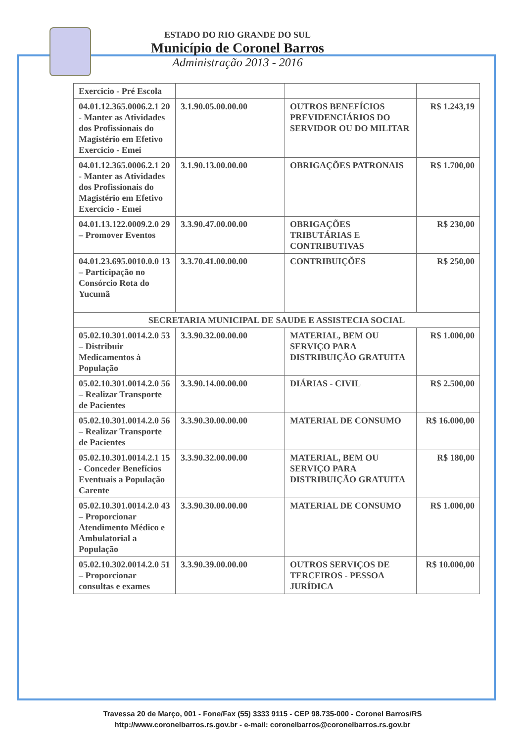ESTADO DO RIO GRANDE DO SUL
Município de Coronel Barros
Administração 2013 - 2016
| Exercicio - Pré Escola | | | |
| 04.01.12.365.0006.2.1 20 - Manter as Atividades dos Profissionais do Magistério em Efetivo Exercicio - Emei | 3.1.90.05.00.00.00 | OUTROS BENEFÍCIOS PREVIDENCIÁRIOS DO SERVIDOR OU DO MILITAR | R$ 1.243,19 |
| 04.01.12.365.0006.2.1 20 - Manter as Atividades dos Profissionais do Magistério em Efetivo Exercicio - Emei | 3.1.90.13.00.00.00 | OBRIGAÇÕES PATRONAIS | R$ 1.700,00 |
| 04.01.13.122.0009.2.0 29 – Promover Eventos | 3.3.90.47.00.00.00 | OBRIGAÇÕES TRIBUTÁRIAS E CONTRIBUTIVAS | R$ 230,00 |
| 04.01.23.695.0010.0.0 13 – Participação no Consórcio Rota do Yucumã | 3.3.70.41.00.00.00 | CONTRIBUIÇÕES | R$ 250,00 |
| SECRETARIA MUNICIPAL DE SAUDE E ASSISTECIA SOCIAL | | | |
| 05.02.10.301.0014.2.0 53 – Distribuir Medicamentos à População | 3.3.90.32.00.00.00 | MATERIAL, BEM OU SERVIÇO PARA DISTRIBUIÇÃO GRATUITA | R$ 1.000,00 |
| 05.02.10.301.0014.2.0 56 – Realizar Transporte de Pacientes | 3.3.90.14.00.00.00 | DIÁRIAS - CIVIL | R$ 2.500,00 |
| 05.02.10.301.0014.2.0 56 – Realizar Transporte de Pacientes | 3.3.90.30.00.00.00 | MATERIAL DE CONSUMO | R$ 16.000,00 |
| 05.02.10.301.0014.2.1 15 - Conceder Benefícios Eventuais a População Carente | 3.3.90.32.00.00.00 | MATERIAL, BEM OU SERVIÇO PARA DISTRIBUIÇÃO GRATUITA | R$ 180,00 |
| 05.02.10.301.0014.2.0 43 – Proporcionar Atendimento Médico e Ambulatorial a População | 3.3.90.30.00.00.00 | MATERIAL DE CONSUMO | R$ 1.000,00 |
| 05.02.10.302.0014.2.0 51 – Proporcionar consultas e exames | 3.3.90.39.00.00.00 | OUTROS SERVIÇOS DE TERCEIROS - PESSOA JURÍDICA | R$ 10.000,00 |
Travessa 20 de Março, 001 - Fone/Fax (55) 3333 9115 - CEP 98.735-000 - Coronel Barros/RS
http://www.coronelbarros.rs.gov.br - e-mail: coronelbarros@coronelbarros.rs.gov.br